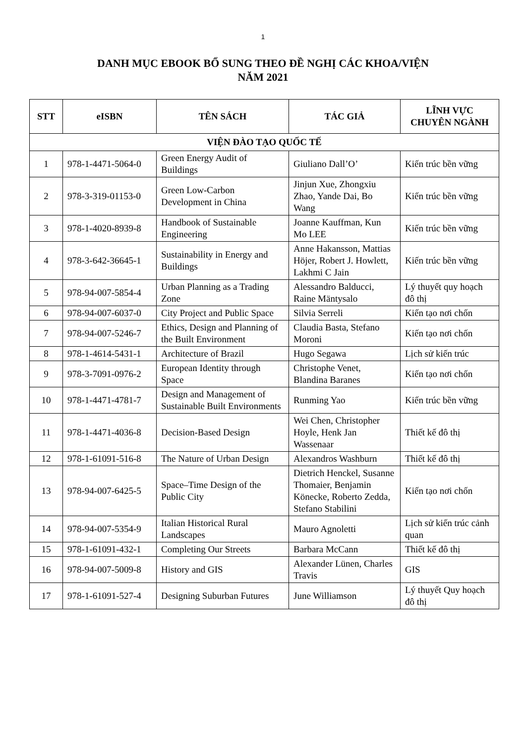1
DANH MỤC EBOOK BỔ SUNG THEO ĐỀ NGHỊ CÁC KHOA/VIỆN
NĂM 2021
| STT | eISBN | TÊN SÁCH | TÁC GIẢ | LĨNH VỰC CHUYÊN NGÀNH |
| --- | --- | --- | --- | --- |
| VIỆN ĐÀO TẠO QUỐC TẾ | | | | |
| 1 | 978-1-4471-5064-0 | Green Energy Audit of Buildings | Giuliano Dall’O’ | Kiến trúc bền vững |
| 2 | 978-3-319-01153-0 | Green Low-Carbon Development in China | Jinjun Xue, Zhongxiu Zhao, Yande Dai, Bo Wang | Kiến trúc bền vững |
| 3 | 978-1-4020-8939-8 | Handbook of Sustainable Engineering | Joanne Kauffman, Kun Mo LEE | Kiến trúc bền vững |
| 4 | 978-3-642-36645-1 | Sustainability in Energy and Buildings | Anne Hakansson, Mattias Höjer, Robert J. Howlett, Lakhmi C Jain | Kiến trúc bền vững |
| 5 | 978-94-007-5854-4 | Urban Planning as a Trading Zone | Alessandro Balducci, Raine Mäntysalo | Lý thuyết quy hoạch đô thị |
| 6 | 978-94-007-6037-0 | City Project and Public Space | Silvia Serreli | Kiến tạo nơi chốn |
| 7 | 978-94-007-5246-7 | Ethics, Design and Planning of the Built Environment | Claudia Basta, Stefano Moroni | Kiến tạo nơi chốn |
| 8 | 978-1-4614-5431-1 | Architecture of Brazil | Hugo Segawa | Lịch sử kiến trúc |
| 9 | 978-3-7091-0976-2 | European Identity through Space | Christophe Venet, Blandina Baranes | Kiến tạo nơi chốn |
| 10 | 978-1-4471-4781-7 | Design and Management of Sustainable Built Environments | Runming Yao | Kiến trúc bền vững |
| 11 | 978-1-4471-4036-8 | Decision-Based Design | Wei Chen, Christopher Hoyle, Henk Jan Wassenaar | Thiết kế đô thị |
| 12 | 978-1-61091-516-8 | The Nature of Urban Design | Alexandros Washburn | Thiết kế đô thị |
| 13 | 978-94-007-6425-5 | Space–Time Design of the Public City | Dietrich Henckel, Susanne Thomaier, Benjamin Könecke, Roberto Zedda, Stefano Stabilini | Kiến tạo nơi chốn |
| 14 | 978-94-007-5354-9 | Italian Historical Rural Landscapes | Mauro Agnoletti | Lịch sử kiến trúc cảnh quan |
| 15 | 978-1-61091-432-1 | Completing Our Streets | Barbara McCann | Thiết kế đô thị |
| 16 | 978-94-007-5009-8 | History and GIS | Alexander Lünen, Charles Travis | GIS |
| 17 | 978-1-61091-527-4 | Designing Suburban Futures | June Williamson | Lý thuyết Quy hoạch đô thị |